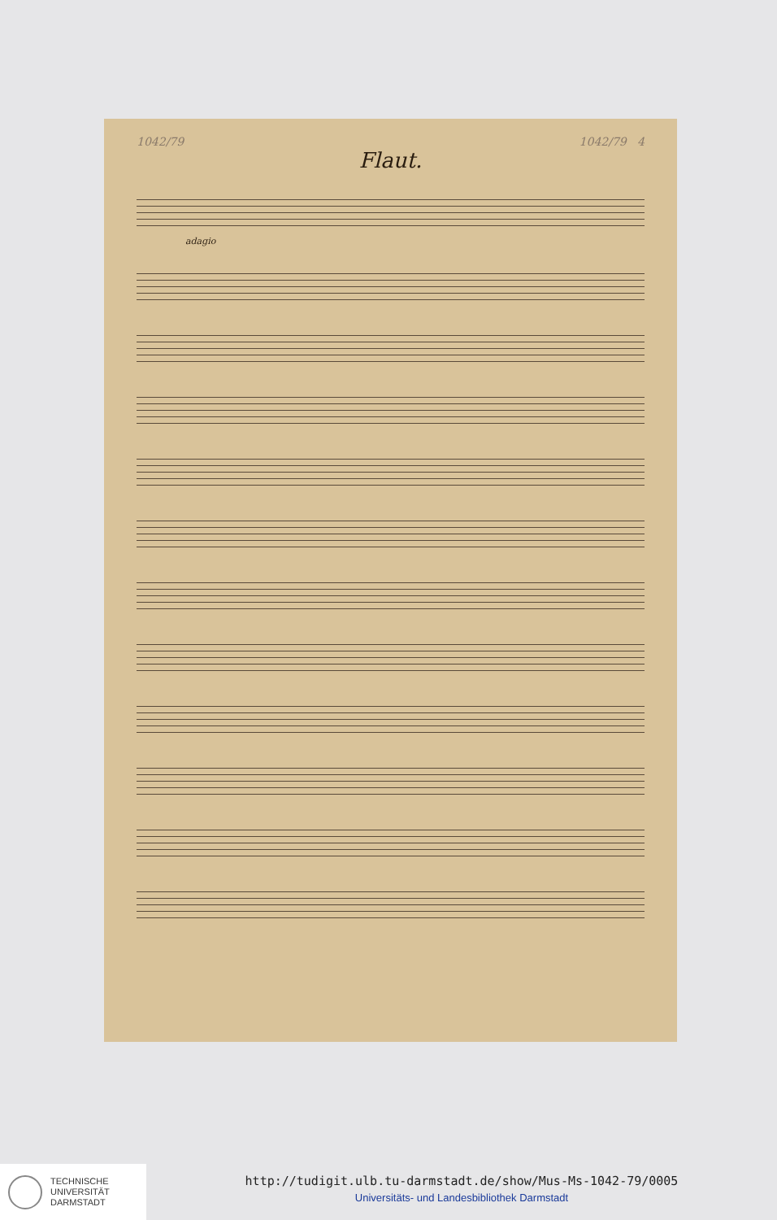1042/79 1042/79 4
Flaut.
adagio
TECHNISCHE
UNIVERSITÄT
DARMSTADT
http://tudigit.ulb.tu-darmstadt.de/show/Mus-Ms-1042-79/0005
Universitäts- und Landesbibliothek Darmstadt